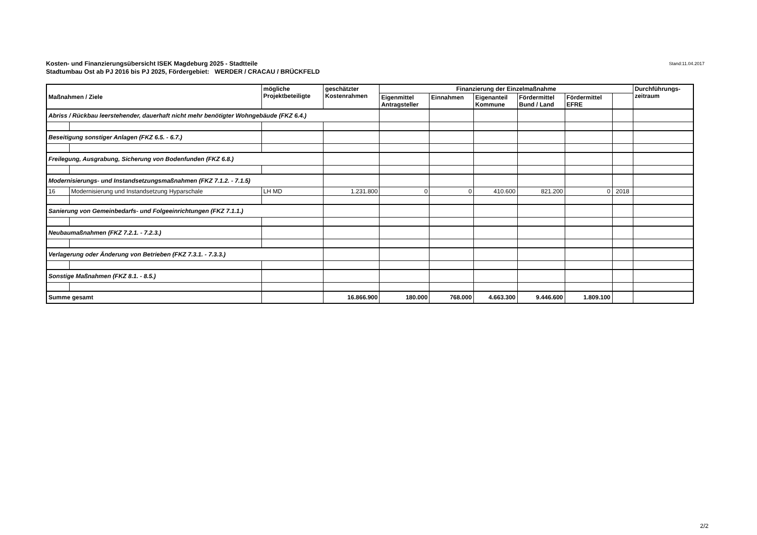Stand:11.04.2017 Kosten- und Finanzierungsübersicht ISEK Magdeburg 2025 - Stadtteile
Stadtumbau Ost ab PJ 2016 bis PJ 2025, Fördergebiet: WERDER / CRACAU / BRÜCKFELD
| Maßnahmen / Ziele | | mögliche Projektbeteiligte | geschätzter Kostenrahmen | Finanzierung der Einzelmaßnahme | | | | | | Durchführungs- zeitraum |
| --- | --- | --- | --- | --- | --- | --- | --- | --- | --- | --- |
| | | | | Eigenmittel Antragsteller | Einnahmen | Eigenanteil Kommune | Fördermittel Bund / Land | Fördermittel EFRE | | |
| Abriss / Rückbau leerstehender, dauerhaft nicht mehr benötigter Wohngebäude (FKZ 6.4.) | | | | | | | | | | |
| Beseitigung sonstiger Anlagen (FKZ 6.5. - 6.7.) | | | | | | | | | | |
| Freilegung, Ausgrabung, Sicherung von Bodenfunden (FKZ 6.8.) | | | | | | | | | | |
| Modernisierungs- und Instandsetzungsmaßnahmen (FKZ 7.1.2. - 7.1.5) | | | | | | | | | | |
| 16 | Modernisierung und Instandsetzung Hyparschale | LH MD | 1.231.800 | 0 | 0 | 410.600 | 821.200 | 0 | 2018 | |
| Sanierung von Gemeinbedarfs- und Folgeeinrichtungen (FKZ 7.1.1.) | | | | | | | | | | |
| Neubaumaßnahmen (FKZ 7.2.1. - 7.2.3.) | | | | | | | | | | |
| Verlagerung oder Änderung von Betrieben (FKZ 7.3.1. - 7.3.3.) | | | | | | | | | | |
| Sonstige Maßnahmen (FKZ 8.1. - 8.5.) | | | | | | | | | | |
| Summe gesamt | | | 16.866.900 | 180.000 | 768.000 | 4.663.300 | 9.446.600 | 1.809.100 | | |
2/2